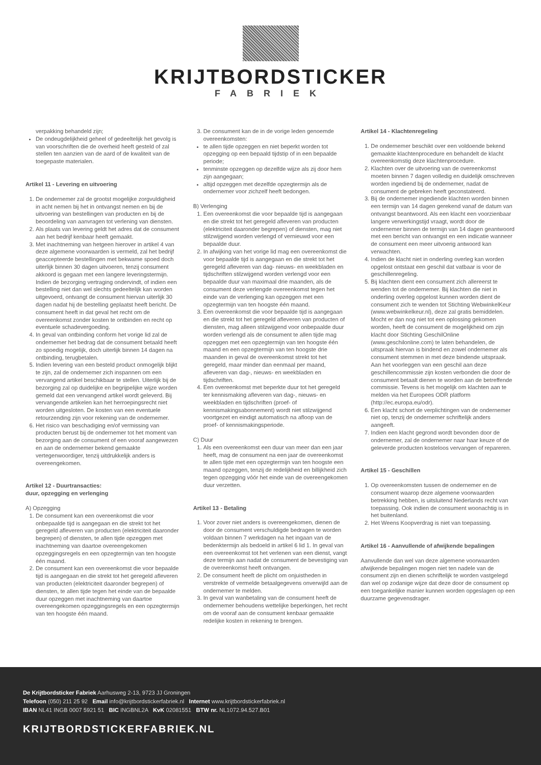KRIJTBORDSTICKER
FABRIEK
verpakking behandeld zijn;
De ondeugdelijkheid geheel of gedeeltelijk het gevolg is van voorschriften die de overheid heeft gesteld of zal stellen ten aanzien van de aard of de kwaliteit van de toegepaste materialen.
Artikel 11 - Levering en uitvoering
1. De ondernemer zal de grootst mogelijke zorgvuldigheid in acht nemen bij het in ontvangst nemen en bij de uitvoering van bestellingen van producten en bij de beoordeling van aanvragen tot verlening van diensten.
2. Als plaats van levering geldt het adres dat de consument aan het bedrijf kenbaar heeft gemaakt.
3. Met inachtneming van hetgeen hierover in artikel 4 van deze algemene voorwaarden is vermeld, zal het bedrijf geaccepteerde bestellingen met bekwame spoed doch uiterlijk binnen 30 dagen uitvoeren, tenzij consument akkoord is gegaan met een langere leveringstermijn. Indien de bezorging vertraging ondervindt, of indien een bestelling niet dan wel slechts gedeeltelijk kan worden uitgevoerd, ontvangt de consument hiervan uiterlijk 30 dagen nadat hij de bestelling geplaatst heeft bericht. De consument heeft in dat geval het recht om de overeenkomst zonder kosten te ontbinden en recht op eventuele schadevergoeding.
4. In geval van ontbinding conform het vorige lid zal de ondernemer het bedrag dat de consument betaald heeft zo spoedig mogelijk, doch uiterlijk binnen 14 dagen na ontbinding, terugbetalen.
5. Indien levering van een besteld product onmogelijk blijkt te zijn, zal de ondernemer zich inspannen om een vervangend artikel beschikbaar te stellen. Uiterlijk bij de bezorging zal op duidelijke en begrijpelijke wijze worden gemeld dat een vervangend artikel wordt geleverd. Bij vervangende artikelen kan het herroepingsrecht niet worden uitgesloten. De kosten van een eventuele retourzending zijn voor rekening van de ondernemer.
6. Het risico van beschadiging en/of vermissing van producten berust bij de ondernemer tot het moment van bezorging aan de consument of een vooraf aangewezen en aan de ondernemer bekend gemaakte vertegenwoordiger, tenzij uitdrukkelijk anders is overeengekomen.
Artikel 12 - Duurtransacties:
duur, opzegging en verlenging
A) Opzegging
1. De consument kan een overeenkomst die voor onbepaalde tijd is aangegaan en die strekt tot het geregeld afleveren van producten (elektriciteit daaronder begrepen) of diensten, te allen tijde opzeggen met inachtneming van daartoe overeengekomen opzeggingsregels en een opzegtermijn van ten hoogste één maand.
2. De consument kan een overeenkomst die voor bepaalde tijd is aangegaan en die strekt tot het geregeld afleveren van producten (elektriciteit daaronder begrepen) of diensten, te allen tijde tegen het einde van de bepaalde duur opzeggen met inachtneming van daartoe overeengekomen opzeggingsregels en een opzegtermijn van ten hoogste één maand.
3. De consument kan de in de vorige leden genoemde overeenkomsten:
te allen tijde opzeggen en niet beperkt worden tot opzegging op een bepaald tijdstip of in een bepaalde periode;
tenminste opzeggen op dezelfde wijze als zij door hem zijn aangegaan;
altijd opzeggen met dezelfde opzegtermijn als de ondernemer voor zichzelf heeft bedongen.
B) Verlenging
1. Een overeenkomst die voor bepaalde tijd is aangegaan en die strekt tot het geregeld afleveren van producten (elektriciteit daaronder begrepen) of diensten, mag niet stilzwijgend worden verlengd of vernieuwd voor een bepaalde duur.
2. In afwijking van het vorige lid mag een overeenkomst die voor bepaalde tijd is aangegaan en die strekt tot het geregeld afleveren van dag- nieuws- en weekbladen en tijdschriften stilzwijgend worden verlengd voor een bepaalde duur van maximaal drie maanden, als de consument deze verlengde overeenkomst tegen het einde van de verlenging kan opzeggen met een opzegtermijn van ten hoogste één maand.
3. Een overeenkomst die voor bepaalde tijd is aangegaan en die strekt tot het geregeld afleveren van producten of diensten, mag alleen stilzwijgend voor onbepaalde duur worden verlengd als de consument te allen tijde mag opzeggen met een opzegtermijn van ten hoogste één maand en een opzegtermijn van ten hoogste drie maanden in geval de overeenkomst strekt tot het geregeld, maar minder dan eenmaal per maand, afleveren van dag-, nieuws- en weekbladen en tijdschriften.
4. Een overeenkomst met beperkte duur tot het geregeld ter kennismaking afleveren van dag-, nieuws- en weekbladen en tijdschriften (proef- of kennismakingsabonnement) wordt niet stilzwijgend voortgezet en eindigt automatisch na afloop van de proef- of kennismakingsperiode.
C) Duur
1. Als een overeenkomst een duur van meer dan een jaar heeft, mag de consument na een jaar de overeenkomst te allen tijde met een opzegtermijn van ten hoogste een maand opzeggen, tenzij de redelijkheid en billijkheid zich tegen opzegging vóór het einde van de overeengekomen duur verzetten.
Artikel 13 - Betaling
1. Voor zover niet anders is overeengekomen, dienen de door de consument verschuldigde bedragen te worden voldaan binnen 7 werkdagen na het ingaan van de bedenktermijn als bedoeld in artikel 6 lid 1. In geval van een overeenkomst tot het verlenen van een dienst, vangt deze termijn aan nadat de consument de bevestiging van de overeenkomst heeft ontvangen.
2. De consument heeft de plicht om onjuistheden in verstrekte of vermelde betaalgegevens onverwijld aan de ondernemer te melden.
3. In geval van wanbetaling van de consument heeft de ondernemer behoudens wettelijke beperkingen, het recht om de vooraf aan de consument kenbaar gemaakte redelijke kosten in rekening te brengen.
Artikel 14 - Klachtenregeling
1. De ondernemer beschikt over een voldoende bekend gemaakte klachtenprocedure en behandelt de klacht overeenkomstig deze klachtenprocedure.
2. Klachten over de uitvoering van de overeenkomst moeten binnen 7 dagen volledig en duidelijk omschreven worden ingediend bij de ondernemer, nadat de consument de gebreken heeft geconstateerd.
3. Bij de ondernemer ingediende klachten worden binnen een termijn van 14 dagen gerekend vanaf de datum van ontvangst beantwoord. Als een klacht een voorzienbaar langere verwerkingstijd vraagt, wordt door de ondernemer binnen de termijn van 14 dagen geantwoord met een bericht van ontvangst en een indicatie wanneer de consument een meer uitvoerig antwoord kan verwachten.
4. Indien de klacht niet in onderling overleg kan worden opgelost ontstaat een geschil dat vatbaar is voor de geschillenregeling.
5. Bij klachten dient een consument zich allereerst te wenden tot de ondernemer. Bij klachten die niet in onderling overleg opgelost kunnen worden dient de consument zich te wenden tot Stichting WebwinkelKeur (www.webwinkelkeur.nl), deze zal gratis bemiddelen. Mocht er dan nog niet tot een oplossing gekomen worden, heeft de consument de mogelijkheid om zijn klacht door Stichting GeschilOnline (www.geschilonline.com) te laten behandelen, de uitspraak hiervan is bindend en zowel ondernemer als consument stemmen in met deze bindende uitspraak. Aan het voorleggen van een geschil aan deze geschillencommissie zijn kosten verbonden die door de consument betaalt dienen te worden aan de betreffende commissie. Tevens is het mogelijk om klachten aan te melden via het Europees ODR platform (http://ec.europa.eu/odr).
6. Een klacht schort de verplichtingen van de ondernemer niet op, tenzij de ondernemer schriftelijk anders aangeeft.
7. Indien een klacht gegrond wordt bevonden door de ondernemer, zal de ondernemer naar haar keuze of de geleverde producten kosteloos vervangen of repareren.
Artikel 15 - Geschillen
1. Op overeenkomsten tussen de ondernemer en de consument waarop deze algemene voorwaarden betrekking hebben, is uitsluitend Nederlands recht van toepassing. Ook indien de consument woonachtig is in het buitenland.
2. Het Weens Koopverdrag is niet van toepassing.
Artikel 16 - Aanvullende of afwijkende bepalingen
Aanvullende dan wel van deze algemene voorwaarden afwijkende bepalingen mogen niet ten nadele van de consument zijn en dienen schriftelijk te worden vastgelegd dan wel op zodanige wijze dat deze door de consument op een toegankelijke manier kunnen worden opgeslagen op een duurzame gegevensdrager.
De Krijtbordsticker Fabriek Aarhusweg 2-13, 9723 JJ Groningen
Telefoon (050) 211 25 92 Email info@krijtbordstickerfabriek.nl Internet www.krijtbordstickerfabriek.nl
IBAN NL41 INGB 0007 5921 51 BIC INGBNL2A KvK 02081551 BTW nr. NL1072.94.527.B01
KRIJTBORDSTICKERFABRIEK.NL